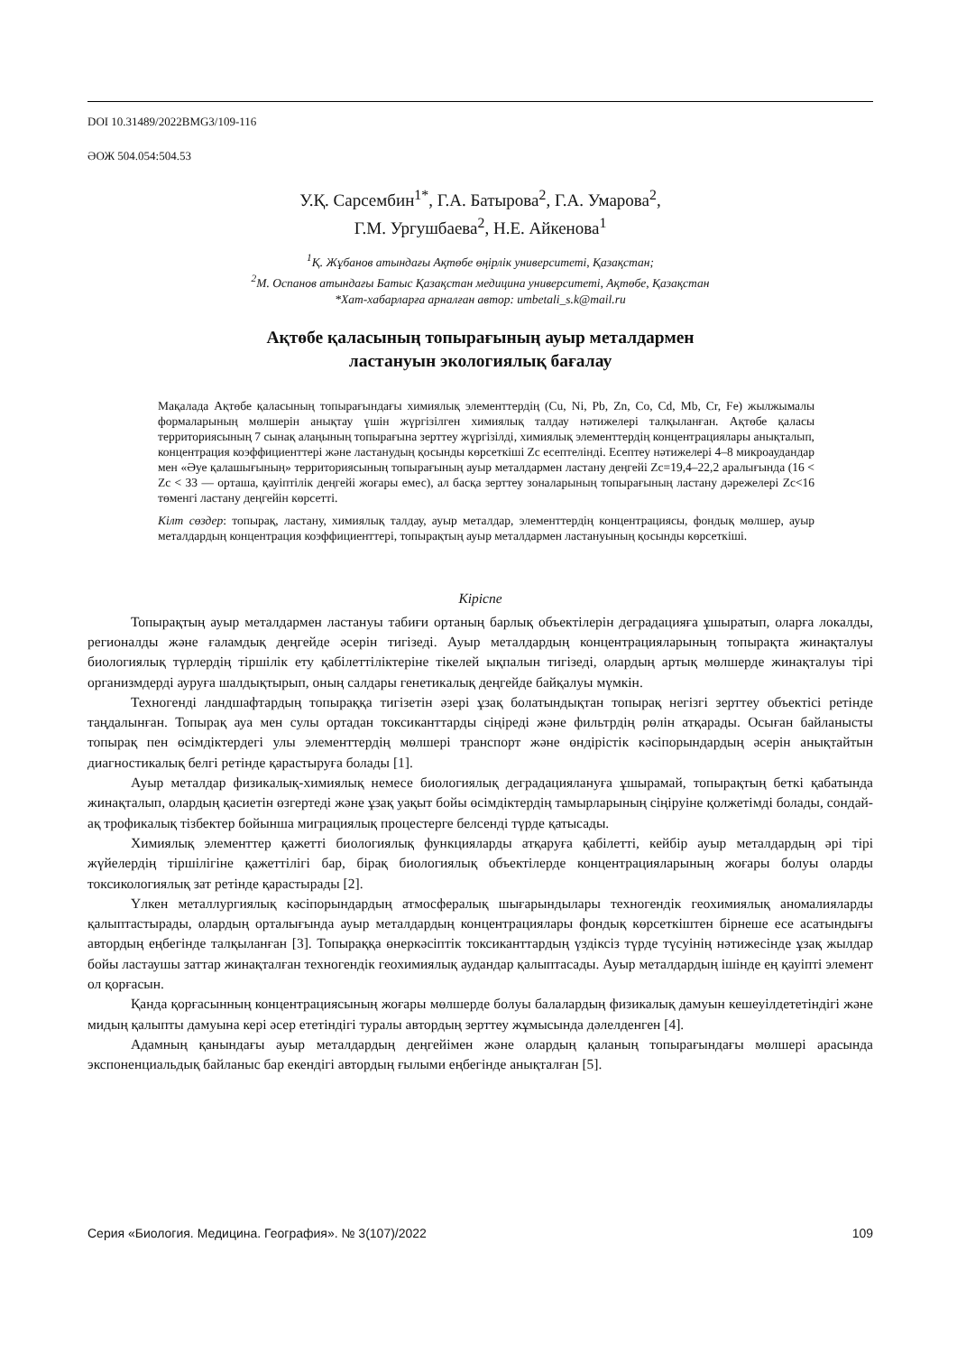DOI 10.31489/2022BMG3/109-116
ӘОЖ 504.054:504.53
У.Қ. Сарсембин<sup>1*</sup>, Г.А. Батырова<sup>2</sup>, Г.А. Умарова<sup>2</sup>,
Г.М. Ургушбаева<sup>2</sup>, Н.Е. Айкенова<sup>1</sup>
<sup>1</sup> Қ. Жұбанов атындағы Ақтөбе өңірлік университеті, Қазақстан;
<sup>2</sup> М. Оспанов атындағы Батыс Қазақстан медицина университеті, Ақтөбе, Қазақстан
*Хат-хабарларға арналған автор: umbetali_s.k@mail.ru
Ақтөбе қаласының топырағының ауыр металдармен
ластануын экологиялық бағалау
Мақалада Ақтөбе қаласының топырағындағы химиялық элементтердің (Cu, Ni, Pb, Zn, Co, Cd, Mb, Cr, Fe) жылжымалы формаларының мөлшерін анықтау үшін жүргізілген химиялық талдау нәтижелері талқыланған. Ақтөбе қаласы территориясының 7 сынақ алаңының топырағына зерттеу жүргізілді, химиялық элементтердің концентрациялары анықталып, концентрация коэффициенттері және ластанудың қосынды көрсеткіші Zc есептелінді. Есептеу нәтижелері 4–8 микроаудандар мен «Әуе қалашығының» территориясының топырағының ауыр металдармен ластану деңгейі Zc=19,4–22,2 аралығында (16 < Zc < 33 — орташа, қауіптілік деңгейі жоғары емес), ал басқа зерттеу зоналарының топырағының ластану дәрежелері Zc<16 төменгі ластану деңгейін көрсетті.
Кілт сөздер: топырақ, ластану, химиялық талдау, ауыр металдар, элементтердің концентрациясы, фондық мөлшер, ауыр металдардың концентрация коэффициенттері, топырақтың ауыр металдармен ластануының қосынды көрсеткіші.
Кіріспе
Топырақтың ауыр металдармен ластануы табиғи ортаның барлық объектілерін деградацияға ұшыратып, оларға локалды, регионалды және ғаламдық деңгейде әсерін тигізеді. Ауыр металдардың концентрацияларының топырақта жинақталуы биологиялық түрлердің тіршілік ету қабілеттіліктеріне тікелей ықпалын тигізеді, олардың артық мөлшерде жинақталуы тірі организмдерді ауруға шалдықтырып, оның салдары генетикалық деңгейде байқалуы мүмкін.
Техногенді ландшафтардың топыраққа тигізетін әзері ұзақ болатындықтан топырақ негізгі зерттеу объектісі ретінде таңдалынған. Топырақ ауа мен сулы ортадан токсиканттарды сіңіреді және фильтрдің рөлін атқарады. Осыған байланысты топырақ пен өсімдіктердегі улы элементтердің мөлшері транспорт және өндірістік кәсіпорындардың әсерін анықтайтын диагностикалық белгі ретінде қарастыруға болады [1].
Ауыр металдар физикалық-химиялық немесе биологиялық деградациялануға ұшырамай, топырақтың беткі қабатында жинақталып, олардың қасиетін өзгертеді және ұзақ уақыт бойы өсімдіктердің тамырларының сіңіруіне қолжетімді болады, сондай-ақ трофикалық тізбектер бойынша миграциялық процестерге белсенді түрде қатысады.
Химиялық элементтер қажетті биологиялық функцияларды атқаруға қабілетті, кейбір ауыр металдардың әрі тірі жүйелердің тіршілігіне қажеттілігі бар, бірақ биологиялық объектілерде концентрацияларының жоғары болуы оларды токсикологиялық зат ретінде қарастырады [2].
Үлкен металлургиялық кәсіпорындардың атмосфералық шығарындылары техногендік геохимиялық аномалияларды қалыптастырады, олардың орталығында ауыр металдардың концентрациялары фондық көрсеткіштен бірнеше есе асатындығы автордың еңбегінде талқыланған [3]. Топыраққа өнеркәсіптік токсиканттардың үздіксіз түрде түсуінің нәтижесінде ұзақ жылдар бойы ластаушы заттар жинақталған техногендік геохимиялық аудандар қалыптасады. Ауыр металдардың ішінде ең қауіпті элемент ол қорғасын.
Қанда қорғасынның концентрациясының жоғары мөлшерде болуы балалардың физикалық дамуын кешеуілдететіндігі және мидың қалыпты дамуына кері әсер ететіндігі туралы автордың зерттеу жұмысында дәлелденген [4].
Адамның қанындағы ауыр металдардың деңгейімен және олардың қаланың топырағындағы мөлшері арасында экспоненциальдық байланыс бар екендігі автордың ғылыми еңбегінде анықталған [5].
Серия «Биология. Медицина. География». № 3(107)/2022 109